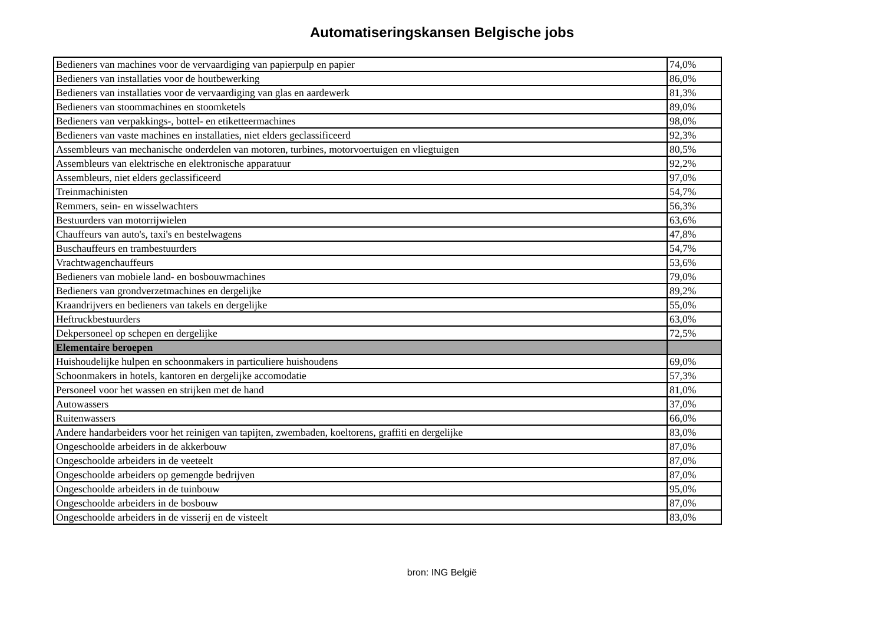Automatiseringskansen Belgische jobs
| Bedieners van machines voor de vervaardiging van papierpulp en papier | 74,0% |
| Bedieners van installaties voor de houtbewerking | 86,0% |
| Bedieners van installaties voor de vervaardiging van glas en aardewerk | 81,3% |
| Bedieners van stoommachines en stoomketels | 89,0% |
| Bedieners van verpakkings-, bottel- en etiketteermachines | 98,0% |
| Bedieners van vaste machines en installaties, niet elders geclassificeerd | 92,3% |
| Assembleurs van mechanische onderdelen van motoren, turbines, motorvoertuigen en vliegtuigen | 80,5% |
| Assembleurs van elektrische en elektronische apparatuur | 92,2% |
| Assembleurs, niet elders geclassificeerd | 97,0% |
| Treinmachinisten | 54,7% |
| Remmers, sein- en wisselwachters | 56,3% |
| Bestuurders van motorrijwielen | 63,6% |
| Chauffeurs van auto's, taxi's en bestelwagens | 47,8% |
| Buschauffeurs en trambestuurders | 54,7% |
| Vrachtwagenchauffeurs | 53,6% |
| Bedieners van mobiele land- en bosbouwmachines | 79,0% |
| Bedieners van grondverzetmachines en dergelijke | 89,2% |
| Kraandrijvers en bedieners van takels en dergelijke | 55,0% |
| Heftruckbestuurders | 63,0% |
| Dekpersoneel op schepen en dergelijke | 72,5% |
| Elementaire beroepen | |
| Huishoudelijke hulpen en schoonmakers in particuliere huishoudens | 69,0% |
| Schoonmakers in hotels, kantoren en dergelijke accomodatie | 57,3% |
| Personeel voor het wassen en strijken met de hand | 81,0% |
| Autowassers | 37,0% |
| Ruitenwassers | 66,0% |
| Andere handarbeiders voor het reinigen van tapijten, zwembaden, koeltorens, graffiti en dergelijke | 83,0% |
| Ongeschoolde arbeiders in de akkerbouw | 87,0% |
| Ongeschoolde arbeiders in de veeteelt | 87,0% |
| Ongeschoolde arbeiders op gemengde bedrijven | 87,0% |
| Ongeschoolde arbeiders in de tuinbouw | 95,0% |
| Ongeschoolde arbeiders in de bosbouw | 87,0% |
| Ongeschoolde arbeiders in de visserij en de visteelt | 83,0% |
bron: ING België